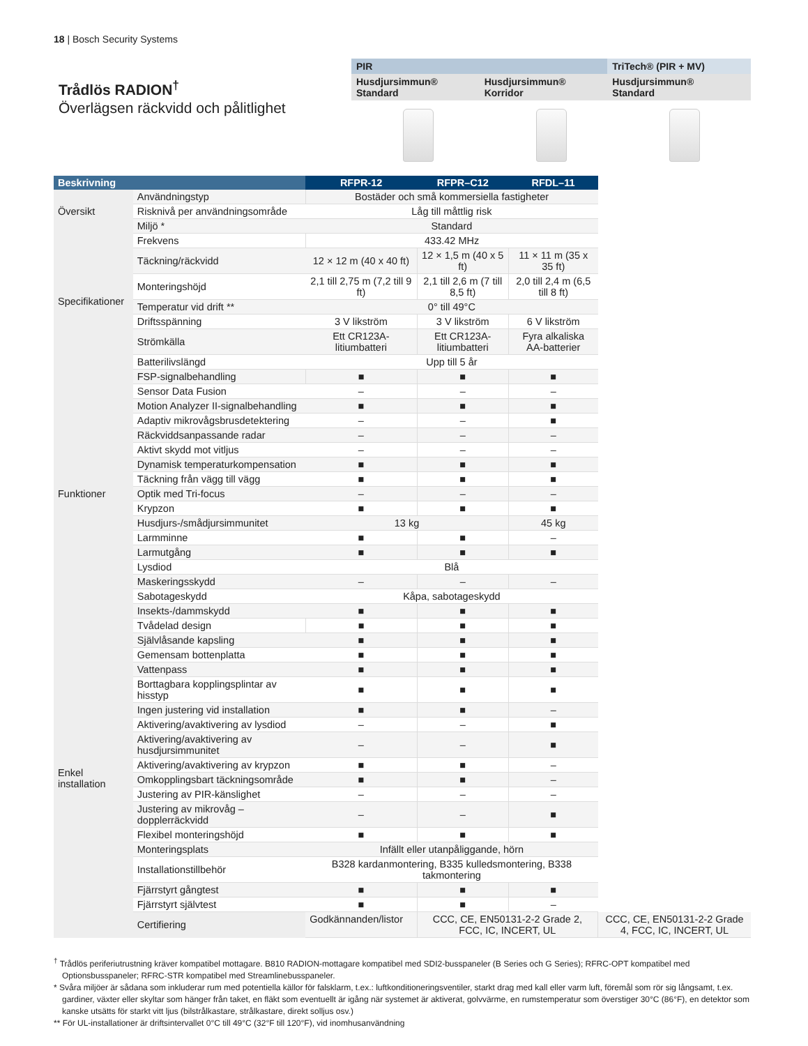18 | Bosch Security Systems
Trådlös RADION<sup>†</sup>
Överlägsen räckvidd och pålitlighet
| PIR | | TriTech® (PIR + MV) |
| Husdjursimmun® Standard | Husdjursimmun® Korridor | Husdjursimmun® Standard |
| Beskrivning | | RFPR-12 | RFPR–C12 | RFDL–11 | |
| --- | --- | --- | --- | --- | --- |
| Översikt | Användningstyp | Bostäder och små kommersiella fastigheter | | | |
| | Risknivå per användningsområde | Låg till måttlig risk | | | |
| | Miljö * | Standard | | | |
| Specifikationer | Frekvens | 433.42 MHz | | | |
| | Täckning/räckvidd | 12 × 12 m (40 x 40 ft) | 12 × 1,5 m (40 x 5 ft) | 11 × 11 m (35 x 35 ft) | |
| | Monteringshöjd | 2,1 till 2,75 m (7,2 till 9 ft) | 2,1 till 2,6 m (7 till 8,5 ft) | 2,0 till 2,4 m (6,5 till 8 ft) | |
| | Temperatur vid drift ** | 0° till 49°C | | | |
| | Driftsspänning | 3 V likström | 3 V likström | 6 V likström | |
| | Strömkälla | Ett CR123A-litiumbatteri | Ett CR123A-litiumbatteri | Fyra alkaliska AA-batterier | |
| | Batterilivslängd | Upp till 5 år | | | |
| Funktioner | FSP-signalbehandling | ■ | ■ | ■ | |
| | Sensor Data Fusion | – | – | – | |
| | Motion Analyzer II-signalbehandling | ■ | ■ | ■ | |
| | Adaptiv mikrovågsbrusdetektering | – | – | ■ | |
| | Räckviddsanpassande radar | – | – | – | |
| | Aktivt skydd mot vitljus | – | – | – | |
| | Dynamisk temperaturkompensation | ■ | ■ | ■ | |
| | Täckning från vägg till vägg | ■ | ■ | ■ | |
| | Optik med Tri-focus | – | – | – | |
| | Krypzon | ■ | ■ | ■ | |
| | Husdjurs-/smådjursimmunitet | 13 kg | | 45 kg | |
| | Larmminne | ■ | ■ | – | |
| | Larmutgång | ■ | ■ | ■ | |
| | Lysdiod | Blå | | | |
| | Maskeringsskydd | – | – | – | |
| | Sabotageskydd | Kåpa, sabotageskydd | | | |
| | Insekts-/dammskydd | ■ | ■ | ■ | |
| Enkel installation | Tvådelad design | ■ | ■ | ■ | |
| | Självlåsande kapsling | ■ | ■ | ■ | |
| | Gemensam bottenplatta | ■ | ■ | ■ | |
| | Vattenpass | ■ | ■ | ■ | |
| | Borttagbara kopplingsplintar av hisstyp | ■ | ■ | ■ | |
| | Ingen justering vid installation | ■ | ■ | – | |
| | Aktivering/avaktivering av lysdiod | – | – | ■ | |
| | Aktivering/avaktivering av husdjursimmunitet | – | – | ■ | |
| | Aktivering/avaktivering av krypzon | ■ | ■ | – | |
| | Omkopplingsbart täckningsområde | ■ | ■ | – | |
| | Justering av PIR-känslighet | – | – | – | |
| | Justering av mikrovåg – dopplerräckvidd | – | – | ■ | |
| | Flexibel monteringshöjd | ■ | ■ | ■ | |
| | Monteringsplats | Infällt eller utanpåliggande, hörn | | | |
| | Installationstillbehör | B328 kardanmontering, B335 kulledsmontering, B338 takmontering | | | |
| | Fjärrstyrt gångtest | ■ | ■ | ■ | |
| | Fjärrstyrt självtest | ■ | ■ | – | |
| | Certifiering | Godkännanden/listor | CCC, CE, EN50131-2-2 Grade 2, FCC, IC, INCERT, UL | | CCC, CE, EN50131-2-2 Grade 4, FCC, IC, INCERT, UL |
<sup>†</sup> Trådlös periferiutrustning kräver kompatibel mottagare. B810 RADION-mottagare kompatibel med SDI2-busspaneler (B Series och G Series); RFRC-OPT kompatibel med Optionsbusspaneler; RFRC-STR kompatibel med Streamlinebusspaneler.
* Svåra miljöer är sådana som inkluderar rum med potentiella källor för falsklarm, t.ex.: luftkonditioneringsventiler, starkt drag med kall eller varm luft, föremål som rör sig långsamt, t.ex. gardiner, växter eller skyltar som hänger från taket, en fläkt som eventuellt är igång när systemet är aktiverat, golvvärme, en rumstemperatur som överstiger 30°C (86°F), en detektor som kanske utsätts för starkt vitt ljus (bilstrålkastare, strålkastare, direkt solljus osv.)
** För UL-installationer är driftsintervallet 0°C till 49°C (32°F till 120°F), vid inomhusanvändning